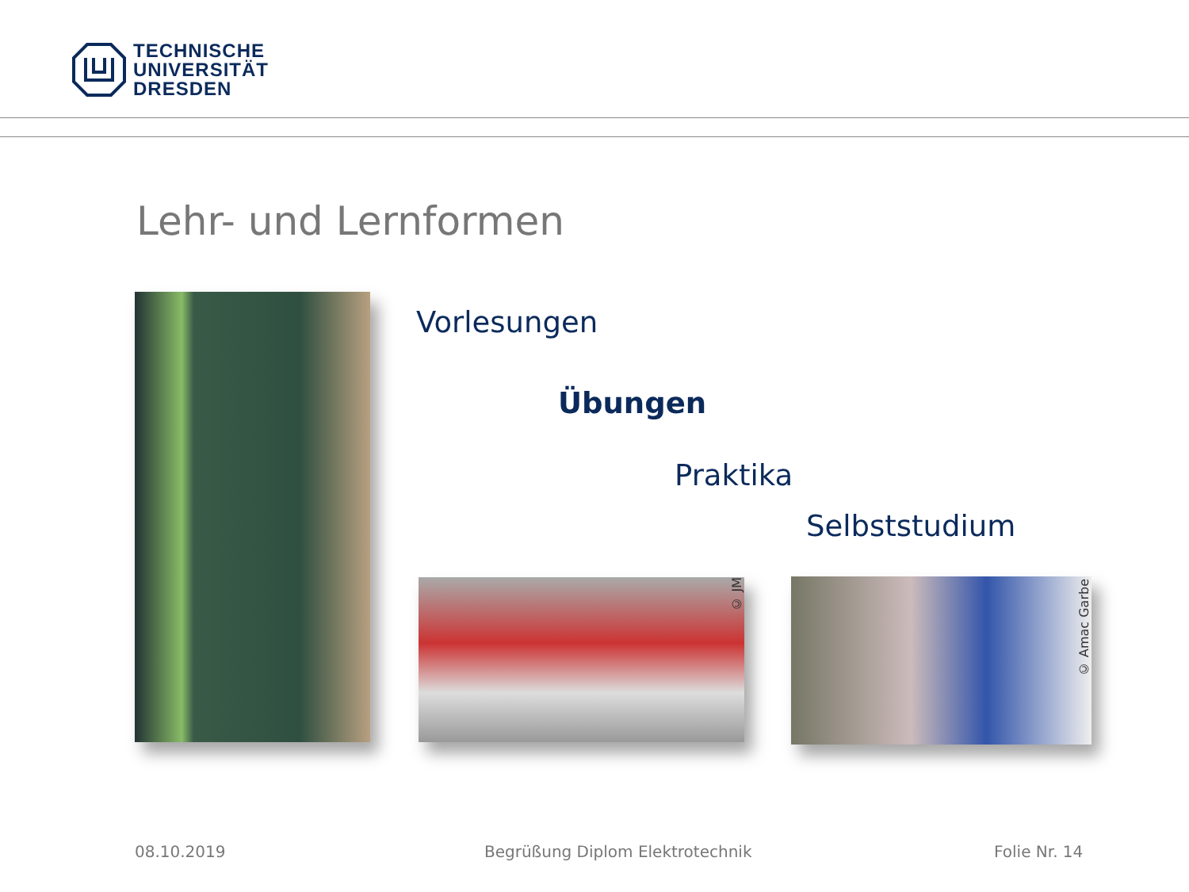TECHNISCHE
UNIVERSITÄT
DRESDEN
Lehr- und Lernformen
Vorlesungen
Übungen
Praktika
Selbststudium
© JM
© Amac Garbe
08.10.2019
Begrüßung Diplom Elektrotechnik
Folie Nr. 14